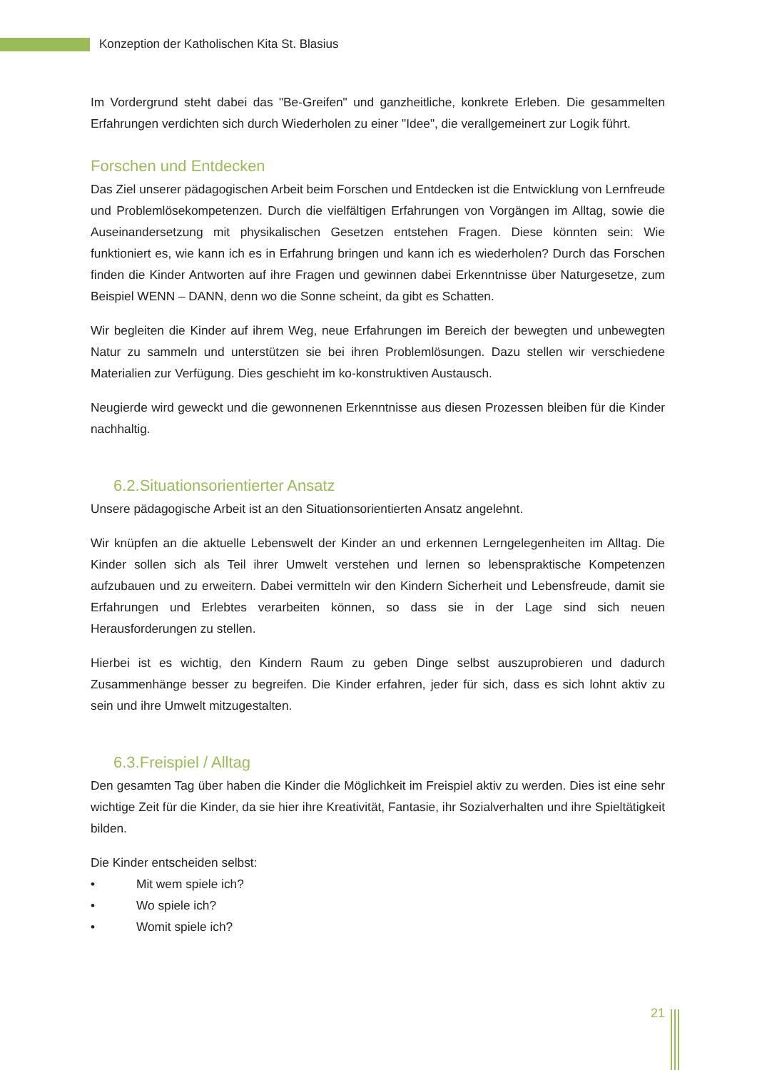Konzeption der Katholischen Kita St. Blasius
Im Vordergrund steht dabei das "Be-Greifen" und ganzheitliche, konkrete Erleben. Die gesammelten Erfahrungen verdichten sich durch Wiederholen zu einer "Idee", die verallgemeinert zur Logik führt.
Forschen und Entdecken
Das Ziel unserer pädagogischen Arbeit beim Forschen und Entdecken ist die Entwicklung von Lernfreude und Problemlösekompetenzen. Durch die vielfältigen Erfahrungen von Vorgängen im Alltag, sowie die Auseinandersetzung mit physikalischen Gesetzen entstehen Fragen. Diese könnten sein: Wie funktioniert es, wie kann ich es in Erfahrung bringen und kann ich es wiederholen? Durch das Forschen finden die Kinder Antworten auf ihre Fragen und gewinnen dabei Erkenntnisse über Naturgesetze, zum Beispiel WENN – DANN, denn wo die Sonne scheint, da gibt es Schatten.
Wir begleiten die Kinder auf ihrem Weg, neue Erfahrungen im Bereich der bewegten und unbewegten Natur zu sammeln und unterstützen sie bei ihren Problemlösungen. Dazu stellen wir verschiedene Materialien zur Verfügung. Dies geschieht im ko-konstruktiven Austausch.
Neugierde wird geweckt und die gewonnenen Erkenntnisse aus diesen Prozessen bleiben für die Kinder nachhaltig.
6.2.Situationsorientierter Ansatz
Unsere pädagogische Arbeit ist an den Situationsorientierten Ansatz angelehnt.
Wir knüpfen an die aktuelle Lebenswelt der Kinder an und erkennen Lerngelegenheiten im Alltag. Die Kinder sollen sich als Teil ihrer Umwelt verstehen und lernen so lebenspraktische Kompetenzen aufzubauen und zu erweitern. Dabei vermitteln wir den Kindern Sicherheit und Lebensfreude, damit sie Erfahrungen und Erlebtes verarbeiten können, so dass sie in der Lage sind sich neuen Herausforderungen zu stellen.
Hierbei ist es wichtig, den Kindern Raum zu geben Dinge selbst auszuprobieren und dadurch Zusammenhänge besser zu begreifen. Die Kinder erfahren, jeder für sich, dass es sich lohnt aktiv zu sein und ihre Umwelt mitzugestalten.
6.3.Freispiel / Alltag
Den gesamten Tag über haben die Kinder die Möglichkeit im Freispiel aktiv zu werden. Dies ist eine sehr wichtige Zeit für die Kinder, da sie hier ihre Kreativität, Fantasie, ihr Sozialverhalten und ihre Spieltätigkeit bilden.
Die Kinder entscheiden selbst:
• Mit wem spiele ich?
• Wo spiele ich?
• Womit spiele ich?
21